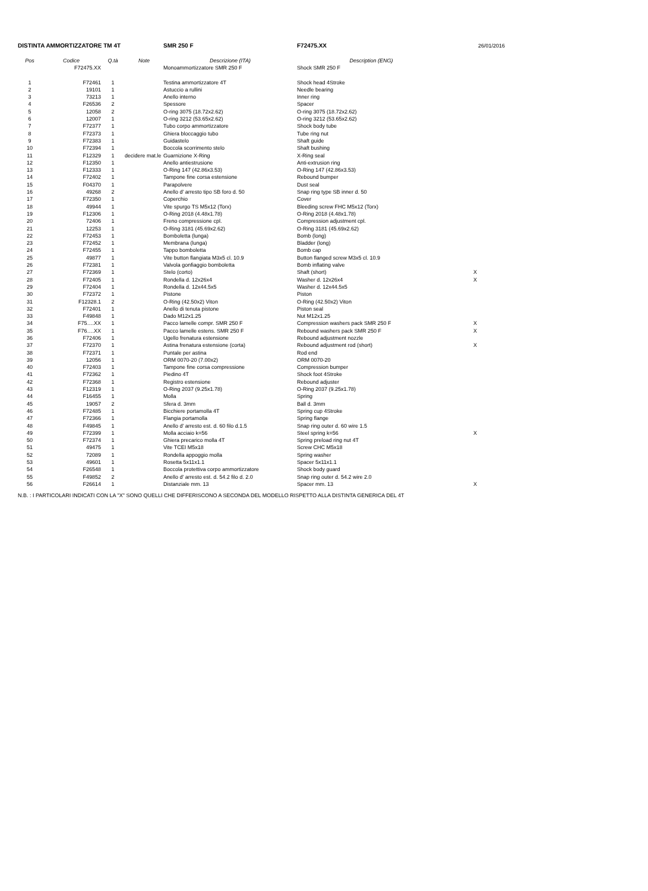| DISTINTA AMMORTIZZATORE TM 4T | | | | SMR 250 F | F72475.XX | 26/01/2016 |
| Pos | Codice | Q.tà | Note | Descrizione (ITA) | Description (ENG) | |
| | F72475.XX | | | Monoammortizzatore SMR 250 F | Shock SMR 250 F | |
| 1 | F72461 | 1 | | Testina ammortizzatore 4T | Shock head 4Stroke | |
| 2 | 19101 | 1 | | Astuccio a rullini | Needle bearing | |
| 3 | 73213 | 1 | | Anello interno | Inner ring | |
| 4 | F26536 | 2 | | Spessore | Spacer | |
| 5 | 12058 | 2 | | O-ring 3075 (18.72x2.62) | O-ring 3075 (18.72x2.62) | |
| 6 | 12007 | 1 | | O-ring 3212 (53.65x2.62) | O-ring 3212 (53.65x2.62) | |
| 7 | F72377 | 1 | | Tubo corpo ammortizzatore | Shock body tube | |
| 8 | F72373 | 1 | | Ghiera bloccaggio tubo | Tube ring nut | |
| 9 | F72383 | 1 | | Guidastelo | Shaft guide | |
| 10 | F72394 | 1 | | Boccola scorrimento stelo | Shaft bushing | |
| 11 | F12329 | 1 | decidere mat.le | Guarnizione X-Ring | X-Ring seal | |
| 12 | F12350 | 1 | | Anello antiestrusione | Anti-extrusion ring | |
| 13 | F12333 | 1 | | O-Ring 147 (42.86x3.53) | O-Ring 147 (42.86x3.53) | |
| 14 | F72402 | 1 | | Tampone fine corsa estensione | Rebound bumper | |
| 15 | F04370 | 1 | | Parapolvere | Dust seal | |
| 16 | 49268 | 2 | | Anello d' arresto tipo SB foro d. 50 | Snap ring type SB inner d. 50 | |
| 17 | F72350 | 1 | | Coperchio | Cover | |
| 18 | 49944 | 1 | | Vite spurgo TS M5x12 (Torx) | Bleeding screw FHC M5x12 (Torx) | |
| 19 | F12306 | 1 | | O-Ring 2018 (4.48x1.78) | O-Ring 2018 (4.48x1.78) | |
| 20 | 72406 | 1 | | Freno compressione cpl. | Compression adjustment cpl. | |
| 21 | 12253 | 1 | | O-Ring 3181 (45.69x2.62) | O-Ring 3181 (45.69x2.62) | |
| 22 | F72453 | 1 | | Bomboletta (lunga) | Bomb (long) | |
| 23 | F72452 | 1 | | Membrana (lunga) | Bladder (long) | |
| 24 | F72455 | 1 | | Tappo bomboletta | Bomb cap | |
| 25 | 49877 | 1 | | Vite button flangiata M3x5 cl. 10.9 | Button flanged screw M3x5 cl. 10.9 | |
| 26 | F72381 | 1 | | Valvola gonfiaggio bomboletta | Bomb inflating valve | |
| 27 | F72369 | 1 | | Stelo (corto) | Shaft (short) | X |
| 28 | F72405 | 1 | | Rondella d. 12x26x4 | Washer d. 12x26x4 | X |
| 29 | F72404 | 1 | | Rondella d. 12x44.5x5 | Washer d. 12x44.5x5 | |
| 30 | F72372 | 1 | | Pistone | Piston | |
| 31 | F12328.1 | 2 | | O-Ring (42.50x2) Viton | O-Ring (42.50x2) Viton | |
| 32 | F72401 | 1 | | Anello di tenuta pistone | Piston seal | |
| 33 | F49848 | 1 | | Dado M12x1.25 | Nut M12x1.25 | |
| 34 | F75….XX | 1 | | Pacco lamelle compr. SMR 250 F | Compression washers pack SMR 250 F | X |
| 35 | F76….XX | 1 | | Pacco lamelle estens. SMR 250 F | Rebound washers pack SMR 250 F | X |
| 36 | F72406 | 1 | | Ugello frenatura estensione | Rebound adjustment nozzle | |
| 37 | F72370 | 1 | | Astina frenatura estensione (corta) | Rebound adjustment rod (short) | X |
| 38 | F72371 | 1 | | Puntale per astina | Rod end | |
| 39 | 12056 | 1 | | ORM 0070-20 (7.00x2) | ORM 0070-20 | |
| 40 | F72403 | 1 | | Tampone fine corsa compressione | Compression bumper | |
| 41 | F72362 | 1 | | Piedino 4T | Shock foot 4Stroke | |
| 42 | F72368 | 1 | | Registro estensione | Rebound adjuster | |
| 43 | F12319 | 1 | | O-Ring 2037 (9.25x1.78) | O-Ring 2037 (9.25x1.78) | |
| 44 | F16455 | 1 | | Molla | Spring | |
| 45 | 19057 | 2 | | Sfera d. 3mm | Ball d. 3mm | |
| 46 | F72485 | 1 | | Bicchiere portamolla 4T | Spring cup 4Stroke | |
| 47 | F72366 | 1 | | Flangia portamolla | Spring flange | |
| 48 | F49845 | 1 | | Anello d' arresto est. d. 60 filo d.1.5 | Snap ring outer d. 60 wire 1.5 | |
| 49 | F72399 | 1 | | Molla acciaio k=56 | Steel spring k=56 | X |
| 50 | F72374 | 1 | | Ghiera precarico molla 4T | Spring preload ring nut 4T | |
| 51 | 49475 | 1 | | Vite TCEI M5x18 | Screw CHC M5x18 | |
| 52 | 72089 | 1 | | Rondella appoggio molla | Spring washer | |
| 53 | 49601 | 1 | | Rosetta 5x11x1.1 | Spacer 5x11x1.1 | |
| 54 | F26548 | 1 | | Boccola protettiva corpo ammortizzatore | Shock body guard | |
| 55 | F49852 | 2 | | Anello d' arresto est. d. 54.2 filo d. 2.0 | Snap ring outer d. 54.2 wire 2.0 | |
| 56 | F26614 | 1 | | Distanziale mm. 13 | Spacer mm. 13 | X |
N.B. : I PARTICOLARI INDICATI CON LA "X" SONO QUELLI CHE DIFFERISCONO A SECONDA DEL MODELLO RISPETTO ALLA DISTINTA GENERICA DEL 4T